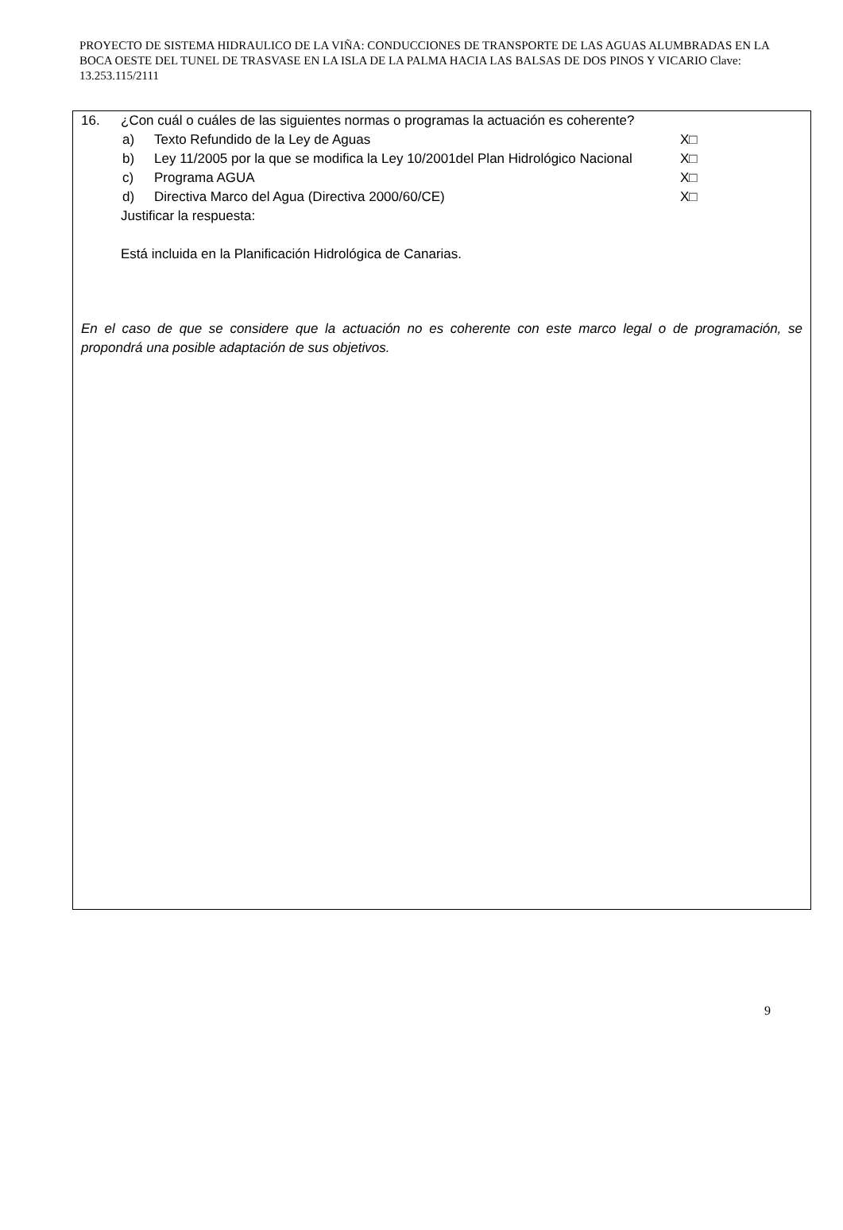PROYECTO DE SISTEMA HIDRAULICO DE LA VIÑA: CONDUCCIONES DE TRANSPORTE DE LAS AGUAS ALUMBRADAS EN LA BOCA OESTE DEL TUNEL DE TRASVASE EN LA ISLA DE LA PALMA HACIA LAS BALSAS DE DOS PINOS Y VICARIO Clave: 13.253.115/2111
16. ¿Con cuál o cuáles de las siguientes normas o programas la actuación es coherente?
a) Texto Refundido de la Ley de Aguas X□
b) Ley 11/2005 por la que se modifica la Ley 10/2001del Plan Hidrológico Nacional X□
c) Programa AGUA X□
d) Directiva Marco del Agua (Directiva 2000/60/CE) X□
Justificar la respuesta:
Está incluida en la Planificación Hidrológica de Canarias.
En el caso de que se considere que la actuación no es coherente con este marco legal o de programación, se propondrá una posible adaptación de sus objetivos.
9